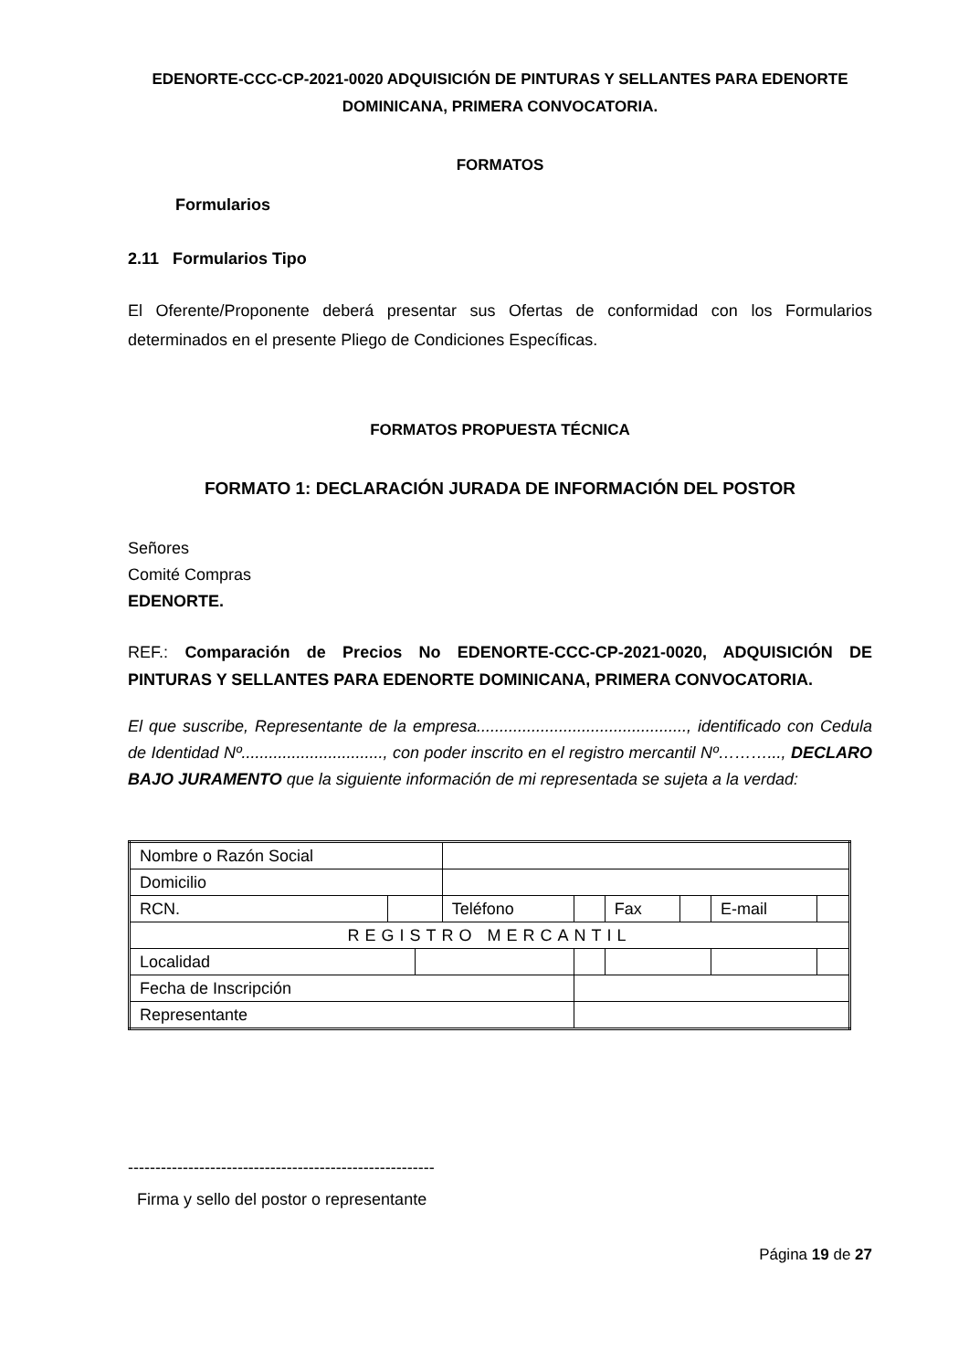EDENORTE-CCC-CP-2021-0020 ADQUISICIÓN DE PINTURAS Y SELLANTES PARA EDENORTE DOMINICANA, PRIMERA CONVOCATORIA.
FORMATOS
Formularios
2.11 Formularios Tipo
El Oferente/Proponente deberá presentar sus Ofertas de conformidad con los Formularios determinados en el presente Pliego de Condiciones Específicas.
FORMATOS PROPUESTA TÉCNICA
FORMATO 1: DECLARACIÓN JURADA DE INFORMACIÓN DEL POSTOR
Señores
Comité Compras
EDENORTE.
REF.: Comparación de Precios No EDENORTE-CCC-CP-2021-0020, ADQUISICIÓN DE PINTURAS Y SELLANTES PARA EDENORTE DOMINICANA, PRIMERA CONVOCATORIA.
El que suscribe, Representante de la empresa.............................................., identificado con Cedula de Identidad Nº..............................., con poder inscrito en el registro mercantil Nº………..., DECLARO BAJO JURAMENTO que la siguiente información de mi representada se sujeta a la verdad:
| Nombre o Razón Social | | | | | | | | |
| Domicilio | | | | | | | | |
| RCN. | | | Teléfono | | Fax | | E-mail | |
| REGISTRO MERCANTIL | | | | | | | | |
| Localidad | | | | | | | | |
| Fecha de Inscripción | | | | | | | | |
| Representante | | | | | | | | |
--------------------------------------------------------
Firma y sello del postor o representante
Página 19 de 27